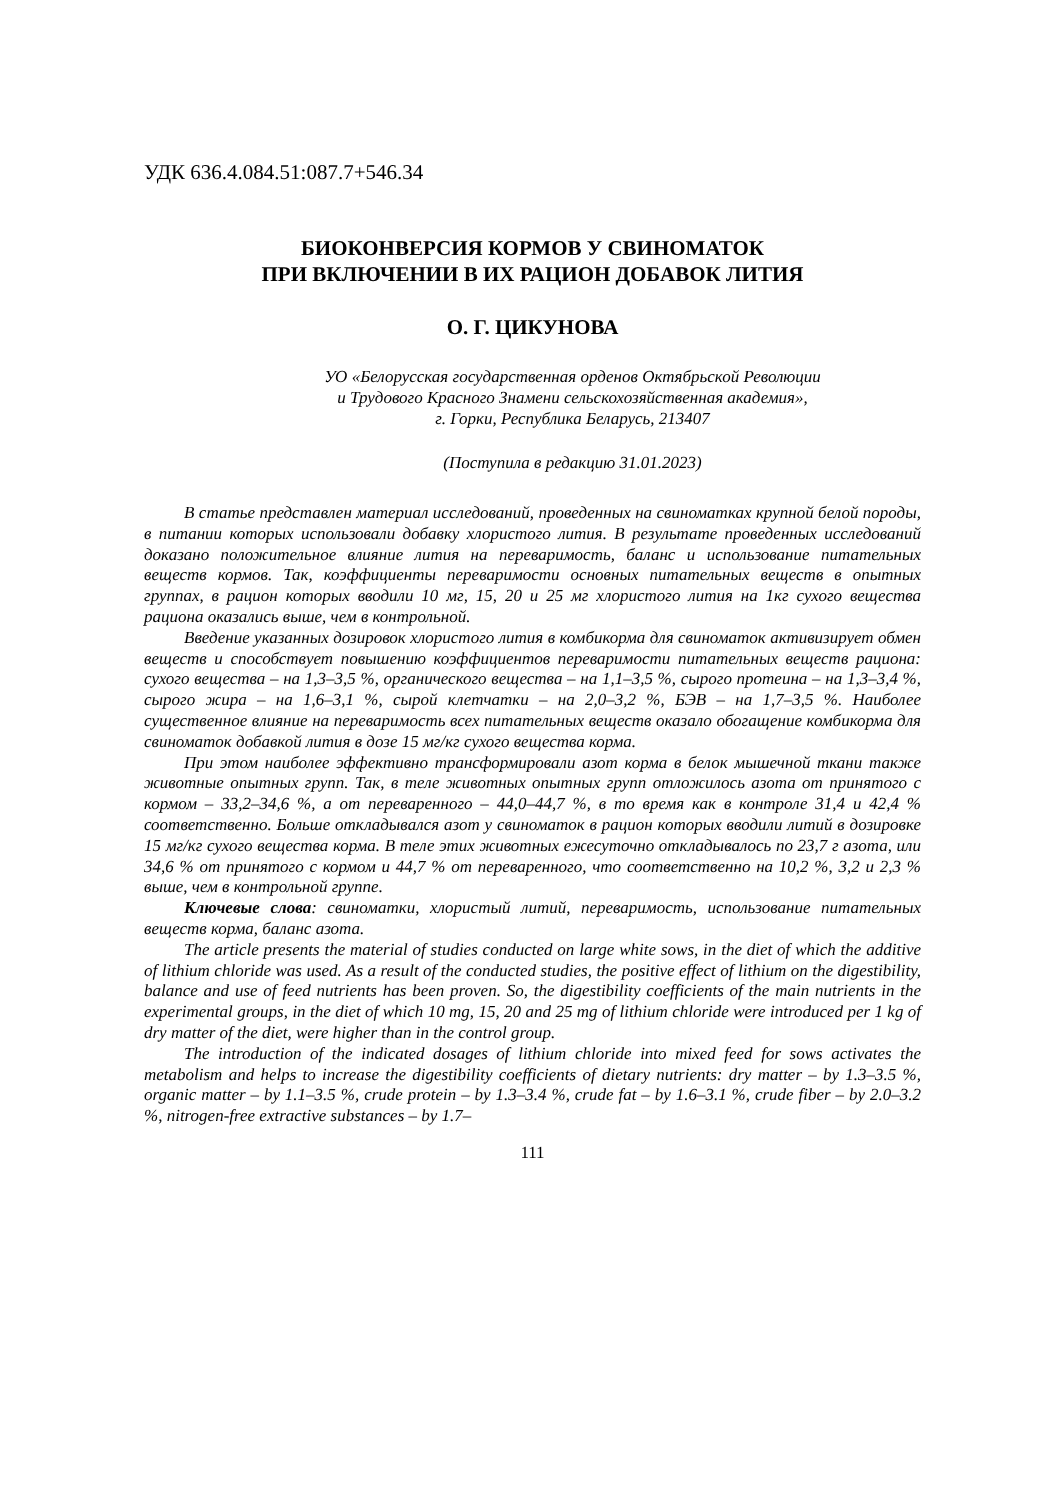УДК 636.4.084.51:087.7+546.34
БИОКОНВЕРСИЯ КОРМОВ У СВИНОМАТОК
ПРИ ВКЛЮЧЕНИИ В ИХ РАЦИОН ДОБАВОК ЛИТИЯ
О. Г. ЦИКУНОВА
УО «Белорусская государственная орденов Октябрьской Революции
и Трудового Красного Знамени сельскохозяйственная академия»,
г. Горки, Республика Беларусь, 213407
(Поступила в редакцию 31.01.2023)
В статье представлен материал исследований, проведенных на свиноматках крупной белой породы, в питании которых использовали добавку хлористого лития. В результате проведенных исследований доказано положительное влияние лития на переваримость, баланс и использование питательных веществ кормов. Так, коэффициенты переваримости основных питательных веществ в опытных группах, в рацион которых вводили 10 мг, 15, 20 и 25 мг хлористого лития на 1кг сухого вещества рациона оказались выше, чем в контрольной.
Введение указанных дозировок хлористого лития в комбикорма для свиноматок активизирует обмен веществ и способствует повышению коэффициентов переваримости питательных веществ рациона: сухого вещества – на 1,3–3,5 %, органического вещества – на 1,1–3,5 %, сырого протеина – на 1,3–3,4 %, сырого жира – на 1,6–3,1 %, сырой клетчатки – на 2,0–3,2 %, БЭВ – на 1,7–3,5 %. Наиболее существенное влияние на переваримость всех питательных веществ оказало обогащение комбикорма для свиноматок добавкой лития в дозе 15 мг/кг сухого вещества корма.
При этом наиболее эффективно трансформировали азот корма в белок мышечной ткани также животные опытных групп. Так, в теле животных опытных групп отложилось азота от принятого с кормом – 33,2–34,6 %, а от переваренного – 44,0–44,7 %, в то время как в контроле 31,4 и 42,4 % соответственно. Больше откладывался азот у свиноматок в рацион которых вводили литий в дозировке 15 мг/кг сухого вещества корма. В теле этих животных ежесуточно откладывалось по 23,7 г азота, или 34,6 % от принятого с кормом и 44,7 % от переваренного, что соответственно на 10,2 %, 3,2 и 2,3 % выше, чем в контрольной группе.
Ключевые слова: свиноматки, хлористый литий, переваримость, использование питательных веществ корма, баланс азота.
The article presents the material of studies conducted on large white sows, in the diet of which the additive of lithium chloride was used. As a result of the conducted studies, the positive effect of lithium on the digestibility, balance and use of feed nutrients has been proven. So, the digestibility coefficients of the main nutrients in the experimental groups, in the diet of which 10 mg, 15, 20 and 25 mg of lithium chloride were introduced per 1 kg of dry matter of the diet, were higher than in the control group.
The introduction of the indicated dosages of lithium chloride into mixed feed for sows activates the metabolism and helps to increase the digestibility coefficients of dietary nutrients: dry matter – by 1.3–3.5 %, organic matter – by 1.1–3.5 %, crude protein – by 1.3–3.4 %, crude fat – by 1.6–3.1 %, crude fiber – by 2.0–3.2 %, nitrogen-free extractive substances – by 1.7–
111